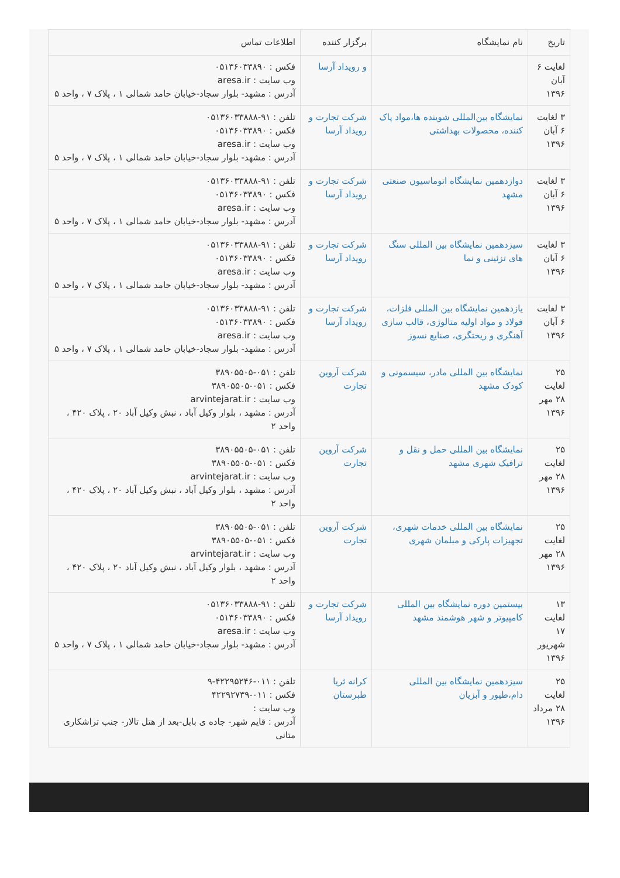| تاریخ | نام نمایشگاه | برگزار کننده | اطلاعات تماس |
| --- | --- | --- | --- |
| لغایت ۶ آبان ۱۳۹۶ | | و رویداد آرسا | فکس : ۰۵۱۳۶۰۳۳۸۹۰ وب سایت : aresa.ir آدرس : مشهد- بلوار سجاد-خیابان حامد شمالی ۱ ، پلاک ۷ ، واحد ۵ |
| ۳ لغایت ۶ آبان ۱۳۹۶ | نمایشگاه بین‌المللی شوینده ها،مواد پاک کننده، محصولات بهداشتی | شرکت تجارت و رویداد آرسا | تلفن : ۹۱-۰۵۱۳۶۰۳۳۸۸۸ فکس : ۰۵۱۳۶۰۳۳۸۹۰ وب سایت : aresa.ir آدرس : مشهد- بلوار سجاد-خیابان حامد شمالی ۱ ، پلاک ۷ ، واحد ۵ |
| ۳ لغایت ۶ آبان ۱۳۹۶ | دوازدهمین نمایشگاه اتوماسیون صنعتی مشهد | شرکت تجارت و رویداد آرسا | تلفن : ۹۱-۰۵۱۳۶۰۳۳۸۸۸ فکس : ۰۵۱۳۶۰۳۳۸۹۰ وب سایت : aresa.ir آدرس : مشهد- بلوار سجاد-خیابان حامد شمالی ۱ ، پلاک ۷ ، واحد ۵ |
| ۳ لغایت ۶ آبان ۱۳۹۶ | سیزدهمین نمایشگاه بین المللی سنگ های تزئینی و نما | شرکت تجارت و رویداد آرسا | تلفن : ۹۱-۰۵۱۳۶۰۳۳۸۸۸ فکس : ۰۵۱۳۶۰۳۳۸۹۰ وب سایت : aresa.ir آدرس : مشهد- بلوار سجاد-خیابان حامد شمالی ۱ ، پلاک ۷ ، واحد ۵ |
| ۳ لغایت ۶ آبان ۱۳۹۶ | یازدهمین نمایشگاه بین المللی فلزات، فولاد و مواد اولیه متالوژی، قالب سازی آهنگری و ریختگری، صنایع نسوز | شرکت تجارت و رویداد آرسا | تلفن : ۹۱-۰۵۱۳۶۰۳۳۸۸۸ فکس : ۰۵۱۳۶۰۳۳۸۹۰ وب سایت : aresa.ir آدرس : مشهد- بلوار سجاد-خیابان حامد شمالی ۱ ، پلاک ۷ ، واحد ۵ |
| ۲۵ لغایت ۲۸ مهر ۱۳۹۶ | نمایشگاه بین المللی مادر، سیسمونی و کودک مشهد | شرکت آروین تجارت | تلفن : ۰۵۱-۳۸۹۰۵۵۰۵ فکس : ۰۵۱-۳۸۹۰۵۵۰۵ وب سایت : arvintejarat.ir آدرس : مشهد ، بلوار وکیل آباد ، نبش وکیل آباد ۲۰ ، پلاک ۴۲۰ ، واحد ۲ |
| ۲۵ لغایت ۲۸ مهر ۱۳۹۶ | نمایشگاه بین المللی حمل و نقل و ترافیک شهری مشهد | شرکت آروین تجارت | تلفن : ۰۵۱-۳۸۹۰۵۵۰۵ فکس : ۰۵۱-۳۸۹۰۵۵۰۵ وب سایت : arvintejarat.ir آدرس : مشهد ، بلوار وکیل آباد ، نبش وکیل آباد ۲۰ ، پلاک ۴۲۰ ، واحد ۲ |
| ۲۵ لغایت ۲۸ مهر ۱۳۹۶ | نمایشگاه بین المللی خدمات شهری، تجهیزات پارکی و مبلمان شهری | شرکت آروین تجارت | تلفن : ۰۵۱-۳۸۹۰۵۵۰۵ فکس : ۰۵۱-۳۸۹۰۵۵۰۵ وب سایت : arvintejarat.ir آدرس : مشهد ، بلوار وکیل آباد ، نبش وکیل آباد ۲۰ ، پلاک ۴۲۰ ، واحد ۲ |
| ۱۳ لغایت ۱۷ شهریور ۱۳۹۶ | بیستمین دوره نمایشگاه بین المللی کامپیوتر و شهر هوشمند مشهد | شرکت تجارت و رویداد آرسا | تلفن : ۹۱-۰۵۱۳۶۰۳۳۸۸۸ فکس : ۰۵۱۳۶۰۳۳۸۹۰ وب سایت : aresa.ir آدرس : مشهد- بلوار سجاد-خیابان حامد شمالی ۱ ، پلاک ۷ ، واحد ۵ |
| ۲۵ لغایت ۲۸ مرداد ۱۳۹۶ | سیزدهمین نمایشگاه بین المللی دام،طیور و آبزیان | کرانه ثریا طبرستان | تلفن : ۰۱۱-۴۲۲۹۵۲۴۶-۹ فکس : ۰۱۱-۴۲۲۹۲۷۳۹ وب سایت : آدرس : قایم شهر- جاده ی بابل-بعد از هتل تالار- جنب تراشکاری متانی |